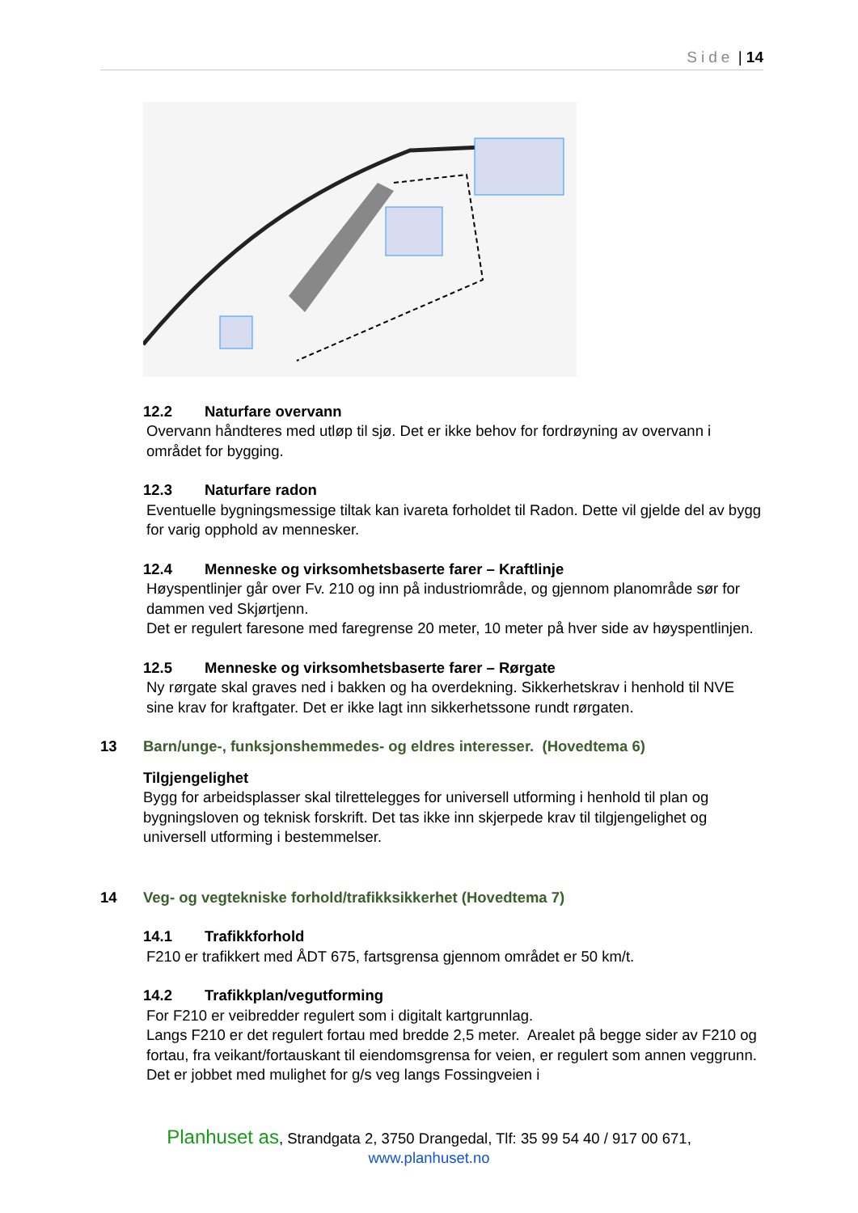Side | 14
12.2 Naturfare overvann
Overvann håndteres med utløp til sjø. Det er ikke behov for fordrøyning av overvann i området for bygging.
12.3 Naturfare radon
Eventuelle bygningsmessige tiltak kan ivareta forholdet til Radon. Dette vil gjelde del av bygg for varig opphold av mennesker.
12.4 Menneske og virksomhetsbaserte farer – Kraftlinje
Høyspentlinjer går over Fv. 210 og inn på industriområde, og gjennom planområde sør for dammen ved Skjørtjenn.
Det er regulert faresone med faregrense 20 meter, 10 meter på hver side av høyspentlinjen.
12.5 Menneske og virksomhetsbaserte farer – Rørgate
Ny rørgate skal graves ned i bakken og ha overdekning. Sikkerhetskrav i henhold til NVE sine krav for kraftgater. Det er ikke lagt inn sikkerhetssone rundt rørgaten.
13 Barn/unge-, funksjonshemmedes- og eldres interesser. (Hovedtema 6)
Tilgjengelighet
Bygg for arbeidsplasser skal tilrettelegges for universell utforming i henhold til plan og bygningsloven og teknisk forskrift. Det tas ikke inn skjerpede krav til tilgjengelighet og universell utforming i bestemmelser.
14 Veg- og vegtekniske forhold/trafikksikkerhet (Hovedtema 7)
14.1 Trafikkforhold
F210 er trafikkert med ÅDT 675, fartsgrensa gjennom området er 50 km/t.
14.2 Trafikkplan/vegutforming
For F210 er veibredder regulert som i digitalt kartgrunnlag.
Langs F210 er det regulert fortau med bredde 2,5 meter. Arealet på begge sider av F210 og fortau, fra veikant/fortauskant til eiendomsgrensa for veien, er regulert som annen veggrunn. Det er jobbet med mulighet for g/s veg langs Fossingveien i
Planhuset as, Strandgata 2, 3750 Drangedal, Tlf: 35 99 54 40 / 917 00 671,
www.planhuset.no